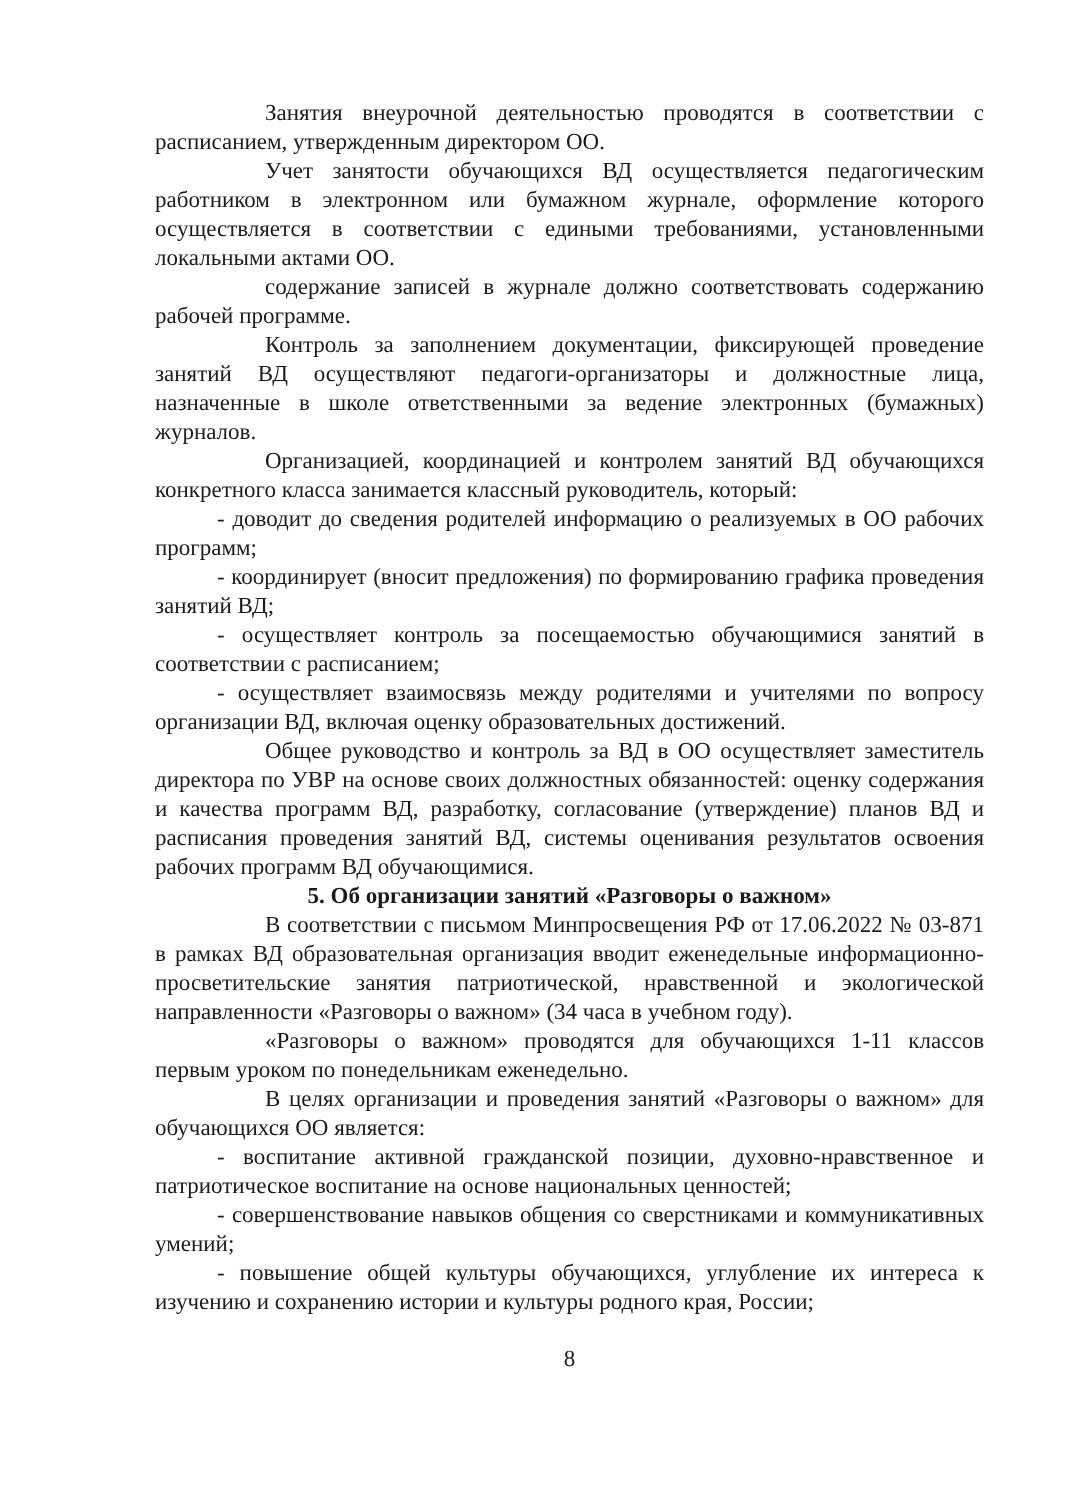Занятия внеурочной деятельностью проводятся в соответствии с расписанием, утвержденным директором ОО.
Учет занятости обучающихся ВД осуществляется педагогическим работником в электронном или бумажном журнале, оформление которого осуществляется в соответствии с едиными требованиями, установленными локальными актами ОО.
содержание записей в журнале должно соответствовать содержанию рабочей программе.
Контроль за заполнением документации, фиксирующей проведение занятий ВД осуществляют педагоги-организаторы и должностные лица, назначенные в школе ответственными за ведение электронных (бумажных) журналов.
Организацией, координацией и контролем занятий ВД обучающихся конкретного класса занимается классный руководитель, который:
- доводит до сведения родителей информацию о реализуемых в ОО рабочих программ;
- координирует (вносит предложения) по формированию графика проведения занятий ВД;
- осуществляет контроль за посещаемостью обучающимися занятий в соответствии с расписанием;
- осуществляет взаимосвязь между родителями и учителями по вопросу организации ВД, включая оценку образовательных достижений.
Общее руководство и контроль за ВД в ОО осуществляет заместитель директора по УВР на основе своих должностных обязанностей: оценку содержания и качества программ ВД, разработку, согласование (утверждение) планов ВД и расписания проведения занятий ВД, системы оценивания результатов освоения рабочих программ ВД обучающимися.
5. Об организации занятий «Разговоры о важном»
В соответствии с письмом Минпросвещения РФ от 17.06.2022 № 03-871 в рамках ВД образовательная организация вводит еженедельные информационно-просветительские занятия патриотической, нравственной и экологической направленности «Разговоры о важном» (34 часа в учебном году).
«Разговоры о важном» проводятся для обучающихся 1-11 классов первым уроком по понедельникам еженедельно.
В целях организации и проведения занятий «Разговоры о важном» для обучающихся ОО является:
- воспитание активной гражданской позиции, духовно-нравственное и патриотическое воспитание на основе национальных ценностей;
- совершенствование навыков общения со сверстниками и коммуникативных умений;
- повышение общей культуры обучающихся, углубление их интереса к изучению и сохранению истории и культуры родного края, России;
8